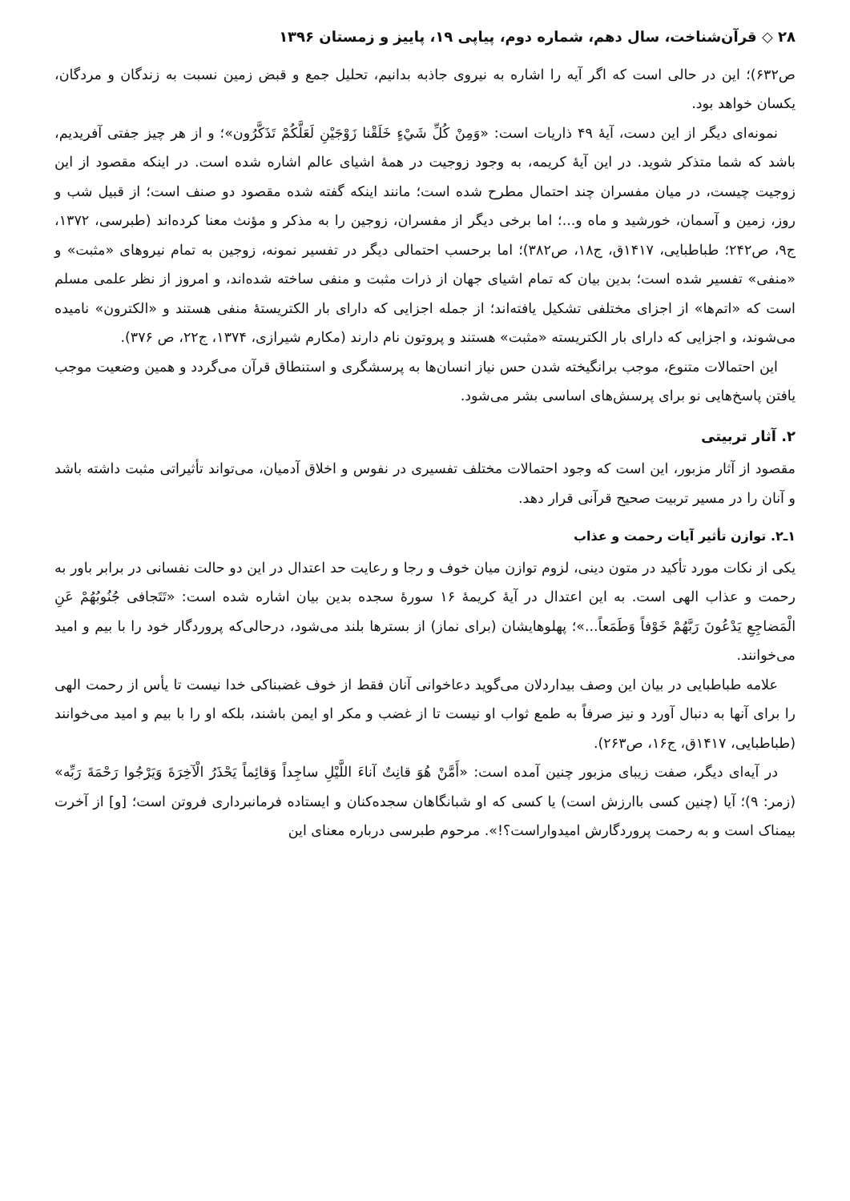۲۸ ◇ قرآن‌شناخت، سال دهم، شماره دوم، پیاپی ۱۹، پاییز و زمستان ۱۳۹۶
ص۶۳۲)؛ این در حالی است که اگر آیه را اشاره به نیروی جاذبه بدانیم، تحلیل جمع و قبض زمین نسبت به زندگان و مردگان، یکسان خواهد بود.
نمونه‌ای دیگر از این دست، آیهٔ ۴۹ ذاریات است: «وَمِنْ كُلِّ شَيْءٍ خَلَقْنا زَوْجَيْنِ لَعَلَّكُمْ تَذَكَّرُون»؛ و از هر چیز جفتی آفریدیم، باشد که شما متذکر شوید. در این آیهٔ کریمه، به وجود زوجیت در همهٔ اشیای عالم اشاره شده است. در اینکه مقصود از این زوجیت چیست، در میان مفسران چند احتمال مطرح شده است؛ مانند اینکه گفته شده مقصود دو صنف است؛ از قبیل شب و روز، زمین و آسمان، خورشید و ماه و...؛ اما برخی دیگر از مفسران، زوجین را به مذکر و مؤنث معنا کرده‌اند (طبرسی، ۱۳۷۲، ج۹، ص۲۴۲؛ طباطبایی، ۱۴۱۷ق، ج۱۸، ص۳۸۲)؛ اما برحسب احتمالی دیگر در تفسیر نمونه، زوجین به تمام نیروهای «مثبت» و «منفی» تفسیر شده است؛ بدین بیان که تمام اشیای جهان از ذرات مثبت و منفی ساخته شده‌اند، و امروز از نظر علمی مسلم است که «اتم‌ها» از اجزای مختلفی تشکیل یافته‌اند؛ از جمله اجزایی که دارای بار الکتریستهٔ منفی هستند و «الکترون» نامیده می‌شوند، و اجزایی که دارای بار الکتریسته «مثبت» هستند و پروتون نام دارند (مکارم شیرازی، ۱۳۷۴، ج۲۲، ص ۳۷۶).
این احتمالات متنوع، موجب برانگیخته شدن حس نیاز انسان‌ها به پرسشگری و استنطاق قرآن می‌گردد و همین وضعیت موجب یافتن پاسخ‌هایی نو برای پرسش‌های اساسی بشر می‌شود.
۲. آثار تربیتی
مقصود از آثار مزبور، این است که وجود احتمالات مختلف تفسیری در نفوس و اخلاق آدمیان، می‌تواند تأثیراتی مثبت داشته باشد و آنان را در مسیر تربیت صحیح قرآنی قرار دهد.
۱ـ۲. توازن تأثیر آیات رحمت و عذاب
یکی از نکات مورد تأکید در متون دینی، لزوم توازن میان خوف و رجا و رعایت حد اعتدال در این دو حالت نفسانی در برابر باور به رحمت و عذاب الهی است. به این اعتدال در آیهٔ کریمهٔ ۱۶ سورهٔ سجده بدین بیان اشاره شده است: «تَتَجافى جُنُوبُهُمْ عَنِ الْمَضاجِعِ يَدْعُونَ رَبَّهُمْ خَوْفاً وَطَمَعاً...»؛ پهلوهایشان (برای نماز) از بسترها بلند می‌شود، درحالی‌که پروردگار خود را با بیم و امید می‌خوانند.
علامه طباطبایی در بیان این وصف بیداردلان می‌گوید دعاخوانی آنان فقط از خوف غضبناکی خدا نیست تا یأس از رحمت الهی را برای آنها به دنبال آورد و نیز صرفاً به طمع ثواب او نیست تا از غضب و مکر او ایمن باشند، بلکه او را با بیم و امید می‌خوانند (طباطبایی، ۱۴۱۷ق، ج۱۶، ص۲۶۳).
در آیه‌ای دیگر، صفت زیبای مزبور چنین آمده است: «أَمَّنْ هُوَ قانِتٌ آناءَ اللَّيْلِ ساجِداً وَقائِماً يَحْذَرُ الْآخِرَةَ وَيَرْجُوا رَحْمَةَ رَبِّه» (زمر: ۹)؛ آیا (چنین کسی باارزش است) یا کسی که او شبانگاهان سجده‌کنان و ایستاده فرمانبرداری فروتن است؛ [و] از آخرت بیمناک است و به رحمت پروردگارش امیدواراست؟!». مرحوم طبرسی درباره معنای این